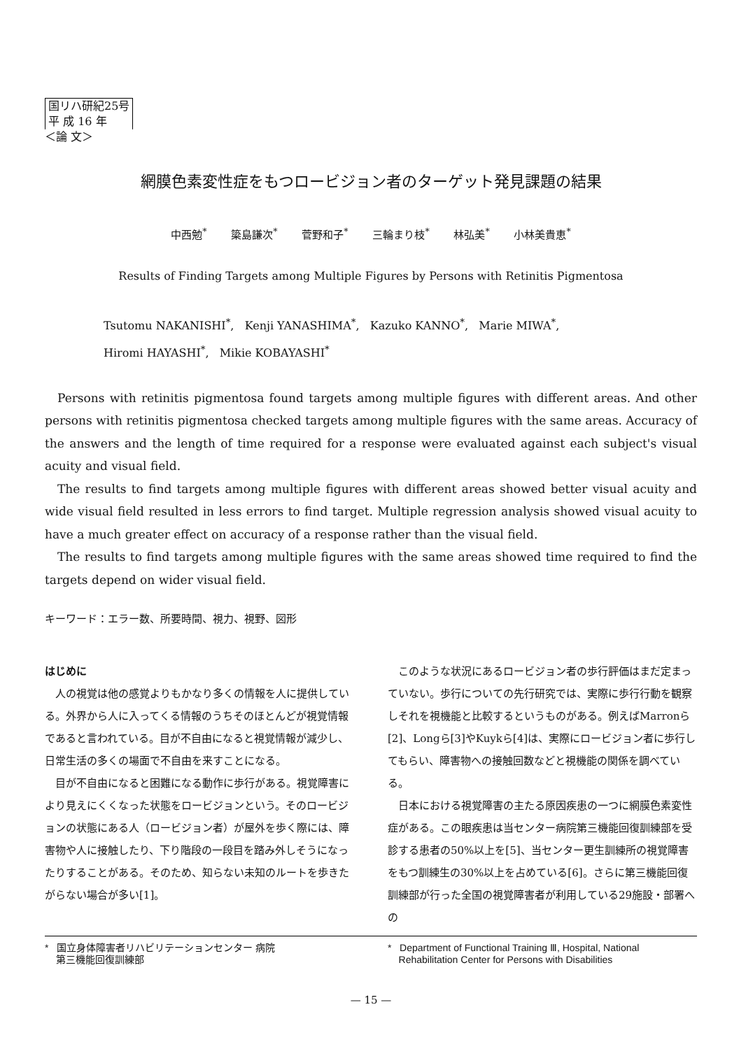国リハ研紀25号
平 成 16 年
＜論 文＞
網膜色素変性症をもつロービジョン者のターゲット発見課題の結果
中西勉<sup>*</sup> 簗島謙次<sup>*</sup> 菅野和子<sup>*</sup> 三輪まり枝<sup>*</sup> 林弘美<sup>*</sup> 小林美貴恵<sup>*</sup>
Results of Finding Targets among Multiple Figures by Persons with Retinitis Pigmentosa
Tsutomu NAKANISHI<sup>*</sup>, Kenji YANASHIMA<sup>*</sup>, Kazuko KANNO<sup>*</sup>, Marie MIWA<sup>*</sup>,
Hiromi HAYASHI<sup>*</sup>, Mikie KOBAYASHI<sup>*</sup>
Persons with retinitis pigmentosa found targets among multiple figures with different areas. And other persons with retinitis pigmentosa checked targets among multiple figures with the same areas. Accuracy of the answers and the length of time required for a response were evaluated against each subject's visual acuity and visual field.
The results to find targets among multiple figures with different areas showed better visual acuity and wide visual field resulted in less errors to find target. Multiple regression analysis showed visual acuity to have a much greater effect on accuracy of a response rather than the visual field.
The results to find targets among multiple figures with the same areas showed time required to find the targets depend on wider visual field.
キーワード：エラー数、所要時間、視力、視野、図形
はじめに
人の視覚は他の感覚よりもかなり多くの情報を人に提供している。外界から人に入ってくる情報のうちそのほとんどが視覚情報であると言われている。目が不自由になると視覚情報が減少し、日常生活の多くの場面で不自由を来すことになる。
目が不自由になると困難になる動作に歩行がある。視覚障害により見えにくくなった状態をロービジョンという。そのロービジョンの状態にある人（ロービジョン者）が屋外を歩く際には、障害物や人に接触したり、下り階段の一段目を踏み外しそうになったりすることがある。そのため、知らない未知のルートを歩きたがらない場合が多い[1]。
このような状況にあるロービジョン者の歩行評価はまだ定まっていない。歩行についての先行研究では、実際に歩行行動を観察しそれを視機能と比較するというものがある。例えばMarronら[2]、Longら[3]やKuykら[4]は、実際にロービジョン者に歩行してもらい、障害物への接触回数などと視機能の関係を調べている。
日本における視覚障害の主たる原因疾患の一つに網膜色素変性症がある。この眼疾患は当センター病院第三機能回復訓練部を受診する患者の50%以上を[5]、当センター更生訓練所の視覚障害をもつ訓練生の30%以上を占めている[6]。さらに第三機能回復訓練部が行った全国の視覚障害者が利用している29施設・部署への
* 国立身体障害者リハビリテーションセンター 病院
第三機能回復訓練部
* Department of Functional Training Ⅲ, Hospital, National
Rehabilitation Center for Persons with Disabilities
— 15 —